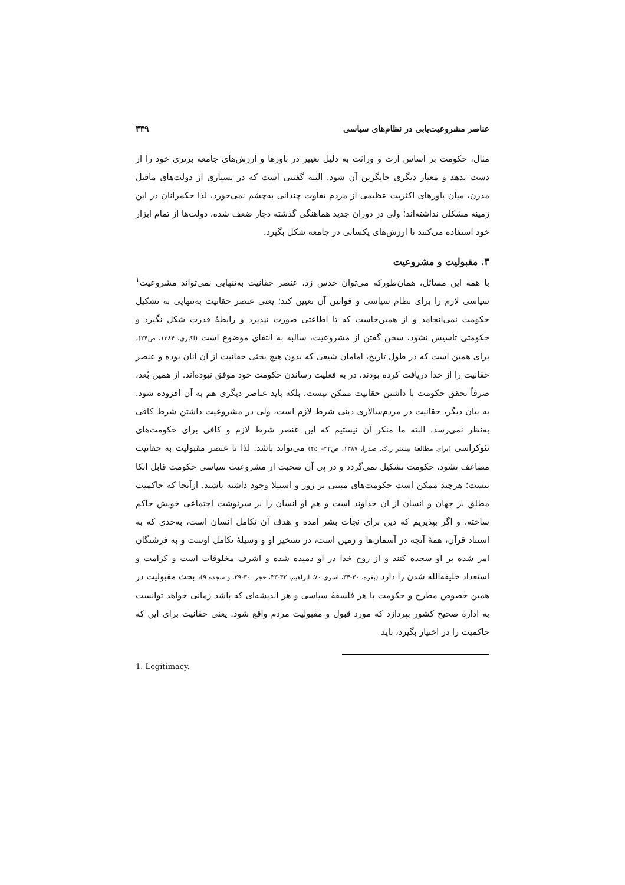عناصر مشروعیت‌یابی در نظام‌های سیاسی ۳۳۹
مثال، حکومت بر اساس ارث و وراثت به دلیل تغییر در باورها و ارزش‌های جامعه برتری خود را از دست بدهد و معیار دیگری جایگزین آن شود. البته گفتنی است که در بسیاری از دولت‌های ماقبل مدرن، میان باورهای اکثریت عظیمی از مردم تفاوت چندانی به‌چشم نمی‌خورد، لذا حکمرانان در این زمینه مشکلی نداشته‌اند؛ ولی در دوران جدید هماهنگی گذشته دچار ضعف شده، دولت‌ها از تمام ابزار خود استفاده می‌کنند تا ارزش‌های یکسانی در جامعه شکل بگیرد.
۳. مقبولیت و مشروعیت
با همهٔ این مسائل، همان‌طورکه می‌توان حدس زد، عنصر حقانیت به‌تنهایی نمی‌تواند مشروعیت<sup>۱</sup> سیاسی لازم را برای نظام سیاسی و قوانین آن تعیین کند؛ یعنی عنصر حقانیت به‌تنهایی به تشکیل حکومت نمی‌انجامد و از همین‌جاست که تا اطاعتی صورت نپذیرد و رابطهٔ قدرت شکل نگیرد و حکومتی تأسیس نشود، سخن گفتن از مشروعیت، سالبه به انتفای موضوع است (اکبری، ۱۳۸۴، ص۲۴). برای همین است که در طول تاریخ، امامان شیعی که بدون هیچ بحثی حقانیت از آن آنان بوده و عنصر حقانیت را از خدا دریافت کرده بودند، در به فعلیت رساندن حکومت خود موفق نبوده‌اند. از همین بُعد، صرفاً تحقق حکومت با داشتن حقانیت ممکن نیست، بلکه باید عناصر دیگری هم به آن افزوده شود. به بیان دیگر، حقانیت در مردم‌سالاری دینی شرط لازم است، ولی در مشروعیت داشتن شرط کافی به‌نظر نمی‌رسد. البته ما منکر آن نیستیم که این عنصر شرط لازم و کافی برای حکومت‌های تئوکراسی (برای مطالعهٔ بیشتر ر.ک. صدرا، ۱۳۸۷، ص۴۲– ۴۵) می‌تواند باشد. لذا تا عنصر مقبولیت به حقانیت مضاعف نشود، حکومت تشکیل نمی‌گردد و در پی آن صحبت از مشروعیت سیاسی حکومت قابل اتکا نیست؛ هرچند ممکن است حکومت‌های مبتنی بر زور و استیلا وجود داشته باشند. ازآنجا که حاکمیت مطلق بر جهان و انسان از آن خداوند است و هم او انسان را بر سرنوشت اجتماعی خویش حاکم ساخته، و اگر بپذیریم که دین برای نجات بشر آمده و هدف آن تکامل انسان است، به‌حدی که به استناد قرآن، همهٔ آنچه در آسمان‌ها و زمین است، در تسخیر او و وسیلهٔ تکامل اوست و به فرشتگان امر شده بر او سجده کنند و از روح خدا در او دمیده شده و اشرف مخلوقات است و کرامت و استعداد خلیفه‌الله شدن را دارد (بقره، ۳۰-۳۴، اسری ۷۰، ابراهیم، ۳۲-۳۳، حجر، ۳۰-۲۹، و سجده ۹)، بحث مقبولیت در همین خصوص مطرح و حکومت با هر فلسفهٔ سیاسی و هر اندیشه‌ای که باشد زمانی خواهد توانست به ادارهٔ صحیح کشور بپردازد که مورد قبول و مقبولیت مردم واقع شود. یعنی حقانیت برای این که حاکمیت را در اختیار بگیرد، باید
1. Legitimacy.